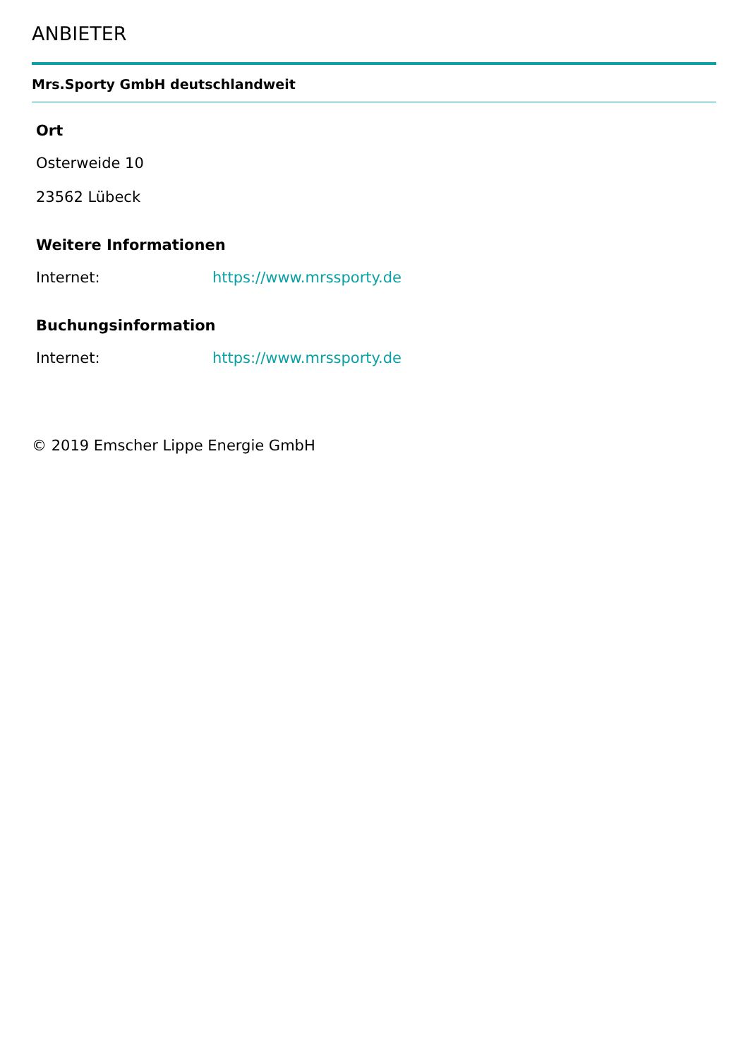ANBIETER
Mrs.Sporty GmbH deutschlandweit
Ort
Osterweide 10
23562 Lübeck
Weitere Informationen
Internet: https://www.mrssporty.de
Buchungsinformation
Internet: https://www.mrssporty.de
© 2019 Emscher Lippe Energie GmbH